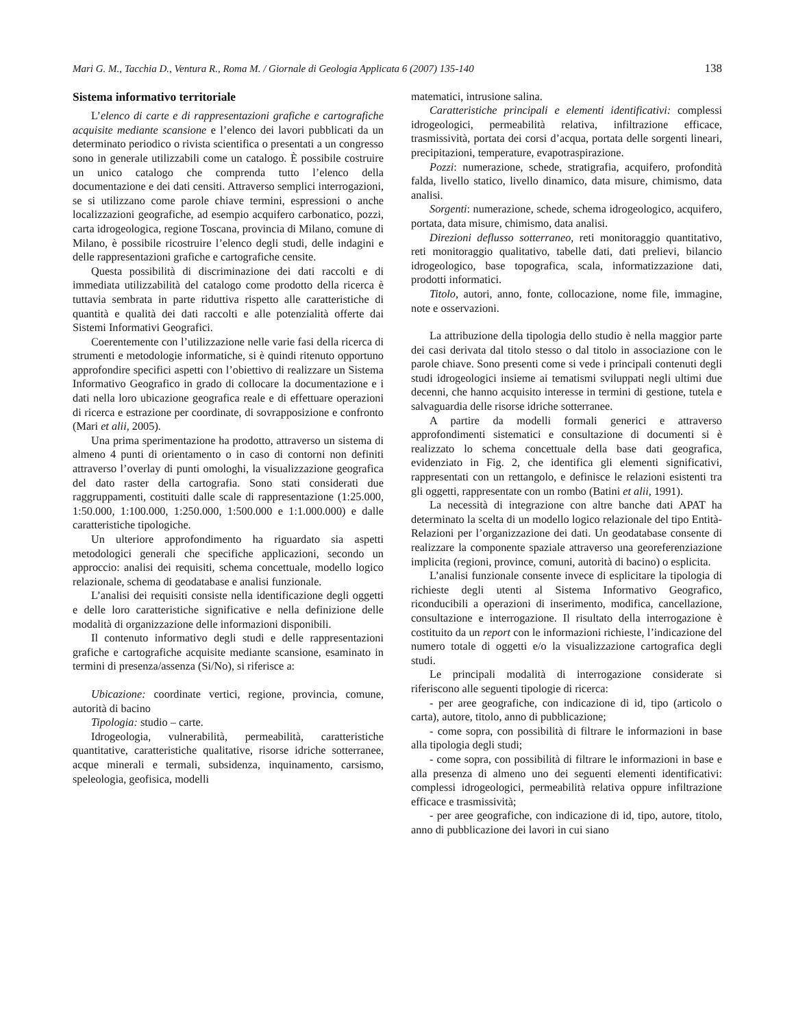Mari G. M., Tacchia D., Ventura R., Roma M. / Giornale di Geologia Applicata 6 (2007) 135-140 138
Sistema informativo territoriale
L’elenco di carte e di rappresentazioni grafiche e cartografiche acquisite mediante scansione e l’elenco dei lavori pubblicati da un determinato periodico o rivista scientifica o presentati a un congresso sono in generale utilizzabili come un catalogo. È possibile costruire un unico catalogo che comprenda tutto l’elenco della documentazione e dei dati censiti. Attraverso semplici interrogazioni, se si utilizzano come parole chiave termini, espressioni o anche localizzazioni geografiche, ad esempio acquifero carbonatico, pozzi, carta idrogeologica, regione Toscana, provincia di Milano, comune di Milano, è possibile ricostruire l’elenco degli studi, delle indagini e delle rappresentazioni grafiche e cartografiche censite.
Questa possibilità di discriminazione dei dati raccolti e di immediata utilizzabilità del catalogo come prodotto della ricerca è tuttavia sembrata in parte riduttiva rispetto alle caratteristiche di quantità e qualità dei dati raccolti e alle potenzialità offerte dai Sistemi Informativi Geografici.
Coerentemente con l’utilizzazione nelle varie fasi della ricerca di strumenti e metodologie informatiche, si è quindi ritenuto opportuno approfondire specifici aspetti con l’obiettivo di realizzare un Sistema Informativo Geografico in grado di collocare la documentazione e i dati nella loro ubicazione geografica reale e di effettuare operazioni di ricerca e estrazione per coordinate, di sovrapposizione e confronto (Mari et alii, 2005).
Una prima sperimentazione ha prodotto, attraverso un sistema di almeno 4 punti di orientamento o in caso di contorni non definiti attraverso l’overlay di punti omologhi, la visualizzazione geografica del dato raster della cartografia. Sono stati considerati due raggruppamenti, costituiti dalle scale di rappresentazione (1:25.000, 1:50.000, 1:100.000, 1:250.000, 1:500.000 e 1:1.000.000) e dalle caratteristiche tipologiche.
Un ulteriore approfondimento ha riguardato sia aspetti metodologici generali che specifiche applicazioni, secondo un approccio: analisi dei requisiti, schema concettuale, modello logico relazionale, schema di geodatabase e analisi funzionale.
L’analisi dei requisiti consiste nella identificazione degli oggetti e delle loro caratteristiche significative e nella definizione delle modalità di organizzazione delle informazioni disponibili.
Il contenuto informativo degli studi e delle rappresentazioni grafiche e cartografiche acquisite mediante scansione, esaminato in termini di presenza/assenza (Si/No), si riferisce a:
Ubicazione: coordinate vertici, regione, provincia, comune, autorità di bacino
Tipologia: studio – carte.
Idrogeologia, vulnerabilità, permeabilità, caratteristiche quantitative, caratteristiche qualitative, risorse idriche sotterranee, acque minerali e termali, subsidenza, inquinamento, carsismo, speleologia, geofisica, modelli
matematici, intrusione salina.
Caratteristiche principali e elementi identificativi: complessi idrogeologici, permeabilità relativa, infiltrazione efficace, trasmissività, portata dei corsi d’acqua, portata delle sorgenti lineari, precipitazioni, temperature, evapotraspirazione.
Pozzi: numerazione, schede, stratigrafia, acquifero, profondità falda, livello statico, livello dinamico, data misure, chimismo, data analisi.
Sorgenti: numerazione, schede, schema idrogeologico, acquifero, portata, data misure, chimismo, data analisi.
Direzioni deflusso sotterraneo, reti monitoraggio quantitativo, reti monitoraggio qualitativo, tabelle dati, dati prelievi, bilancio idrogeologico, base topografica, scala, informatizzazione dati, prodotti informatici.
Titolo, autori, anno, fonte, collocazione, nome file, immagine, note e osservazioni.
La attribuzione della tipologia dello studio è nella maggior parte dei casi derivata dal titolo stesso o dal titolo in associazione con le parole chiave. Sono presenti come si vede i principali contenuti degli studi idrogeologici insieme ai tematismi sviluppati negli ultimi due decenni, che hanno acquisito interesse in termini di gestione, tutela e salvaguardia delle risorse idriche sotterranee.
A partire da modelli formali generici e attraverso approfondimenti sistematici e consultazione di documenti si è realizzato lo schema concettuale della base dati geografica, evidenziato in Fig. 2, che identifica gli elementi significativi, rappresentati con un rettangolo, e definisce le relazioni esistenti tra gli oggetti, rappresentate con un rombo (Batini et alii, 1991).
La necessità di integrazione con altre banche dati APAT ha determinato la scelta di un modello logico relazionale del tipo Entità-Relazioni per l’organizzazione dei dati. Un geodatabase consente di realizzare la componente spaziale attraverso una georeferenziazione implicita (regioni, province, comuni, autorità di bacino) o esplicita.
L’analisi funzionale consente invece di esplicitare la tipologia di richieste degli utenti al Sistema Informativo Geografico, riconducibili a operazioni di inserimento, modifica, cancellazione, consultazione e interrogazione. Il risultato della interrogazione è costituito da un report con le informazioni richieste, l’indicazione del numero totale di oggetti e/o la visualizzazione cartografica degli studi.
Le principali modalità di interrogazione considerate si riferiscono alle seguenti tipologie di ricerca:
- per aree geografiche, con indicazione di id, tipo (articolo o carta), autore, titolo, anno di pubblicazione;
- come sopra, con possibilità di filtrare le informazioni in base alla tipologia degli studi;
- come sopra, con possibilità di filtrare le informazioni in base e alla presenza di almeno uno dei seguenti elementi identificativi: complessi idrogeologici, permeabilità relativa oppure infiltrazione efficace e trasmissività;
- per aree geografiche, con indicazione di id, tipo, autore, titolo, anno di pubblicazione dei lavori in cui siano